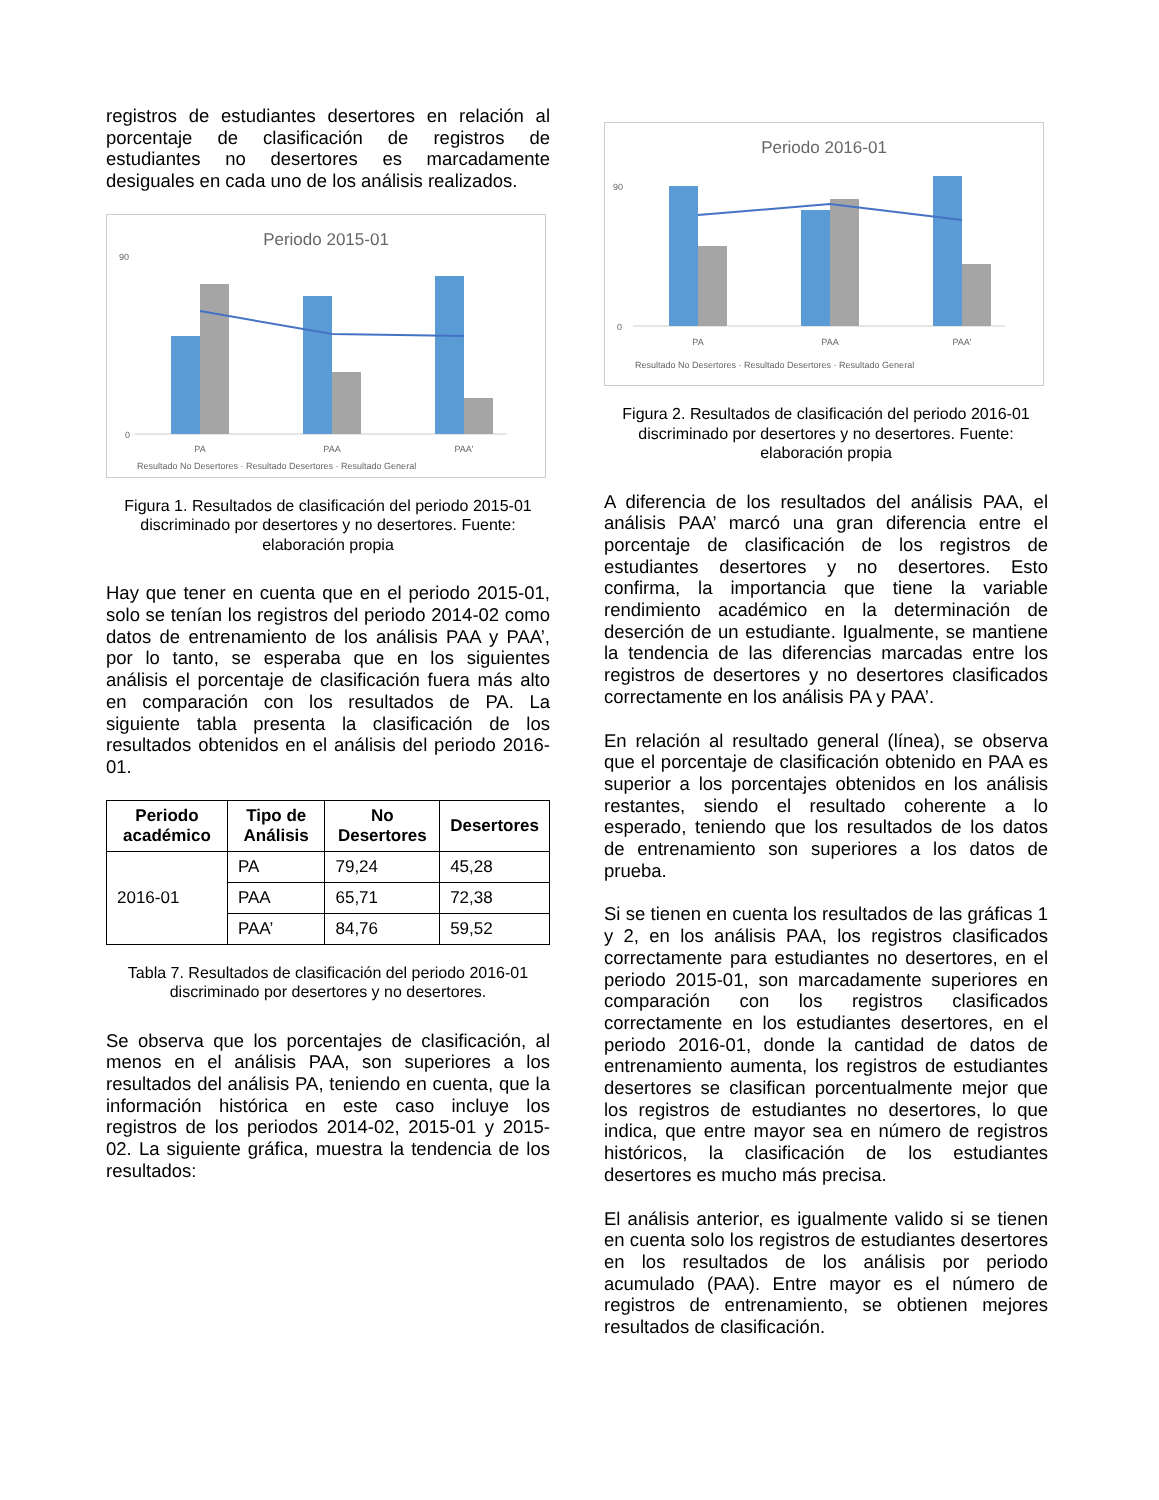registros de estudiantes desertores en relación al porcentaje de clasificación de registros de estudiantes no desertores es marcadamente desiguales en cada uno de los análisis realizados.
Periodo 2015-01
0
90
PA
PAA
PAA'
Resultado No Desertores · Resultado Desertores · Resultado General
Figura 1. Resultados de clasificación del periodo 2015-01 discriminado por desertores y no desertores. Fuente: elaboración propia
Hay que tener en cuenta que en el periodo 2015-01, solo se tenían los registros del periodo 2014-02 como datos de entrenamiento de los análisis PAA y PAA’, por lo tanto, se esperaba que en los siguientes análisis el porcentaje de clasificación fuera más alto en comparación con los resultados de PA. La siguiente tabla presenta la clasificación de los resultados obtenidos en el análisis del periodo 2016-01.
| Periodo académico | Tipo de Análisis | No Desertores | Desertores |
| --- | --- | --- | --- |
| 2016-01 | PA | 79,24 | 45,28 |
| | PAA | 65,71 | 72,38 |
| | PAA’ | 84,76 | 59,52 |
Tabla 7. Resultados de clasificación del periodo 2016-01 discriminado por desertores y no desertores.
Se observa que los porcentajes de clasificación, al menos en el análisis PAA, son superiores a los resultados del análisis PA, teniendo en cuenta, que la información histórica en este caso incluye los registros de los periodos 2014-02, 2015-01 y 2015-02. La siguiente gráfica, muestra la tendencia de los resultados:
Periodo 2016-01
0
90
PA
PAA
PAA'
Resultado No Desertores · Resultado Desertores · Resultado General
Figura 2. Resultados de clasificación del periodo 2016-01 discriminado por desertores y no desertores. Fuente: elaboración propia
A diferencia de los resultados del análisis PAA, el análisis PAA’ marcó una gran diferencia entre el porcentaje de clasificación de los registros de estudiantes desertores y no desertores. Esto confirma, la importancia que tiene la variable rendimiento académico en la determinación de deserción de un estudiante. Igualmente, se mantiene la tendencia de las diferencias marcadas entre los registros de desertores y no desertores clasificados correctamente en los análisis PA y PAA’.
En relación al resultado general (línea), se observa que el porcentaje de clasificación obtenido en PAA es superior a los porcentajes obtenidos en los análisis restantes, siendo el resultado coherente a lo esperado, teniendo que los resultados de los datos de entrenamiento son superiores a los datos de prueba.
Si se tienen en cuenta los resultados de las gráficas 1 y 2, en los análisis PAA, los registros clasificados correctamente para estudiantes no desertores, en el periodo 2015-01, son marcadamente superiores en comparación con los registros clasificados correctamente en los estudiantes desertores, en el periodo 2016-01, donde la cantidad de datos de entrenamiento aumenta, los registros de estudiantes desertores se clasifican porcentualmente mejor que los registros de estudiantes no desertores, lo que indica, que entre mayor sea en número de registros históricos, la clasificación de los estudiantes desertores es mucho más precisa.
El análisis anterior, es igualmente valido si se tienen en cuenta solo los registros de estudiantes desertores en los resultados de los análisis por periodo acumulado (PAA). Entre mayor es el número de registros de entrenamiento, se obtienen mejores resultados de clasificación.